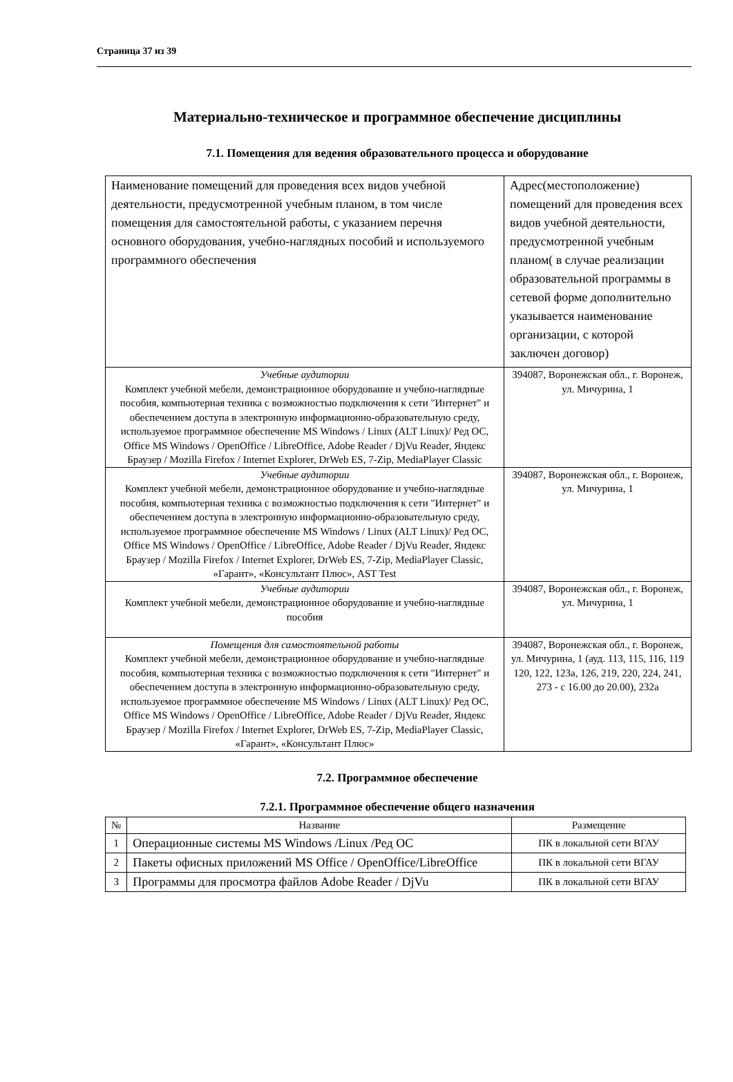Страница 37 из 39
Материально-техническое и программное обеспечение дисциплины
7.1. Помещения для ведения образовательного процесса и оборудование
| Наименование помещений для проведения всех видов учебной деятельности, предусмотренной учебным планом, в том числе помещения для самостоятельной работы, с указанием перечня основного оборудования, учебно-наглядных пособий и используемого программного обеспечения | Адрес(местоположение) помещений для проведения всех видов учебной деятельности, предусмотренной учебным планом( в случае реализации образовательной программы в сетевой форме дополнительно указывается наименование организации, с которой заключен договор) |
| Учебные аудитории Комплект учебной мебели, демонстрационное оборудование и учебно-наглядные пособия, компьютерная техника с возможностью подключения к сети "Интернет" и обеспечением доступа в электронную информационно-образовательную среду, используемое программное обеспечение MS Windows / Linux (ALT Linux)/ Ред ОС, Office MS Windows / OpenOffice / LibreOffice, Adobe Reader / DjVu Reader, Яндекс Браузер / Mozilla Firefox / Internet Explorer, DrWeb ES, 7-Zip, MediaPlayer Classic | 394087, Воронежская обл., г. Воронеж, ул. Мичурина, 1 |
| Учебные аудитории Комплект учебной мебели, демонстрационное оборудование и учебно-наглядные пособия, компьютерная техника с возможностью подключения к сети "Интернет" и обеспечением доступа в электронную информационно-образовательную среду, используемое программное обеспечение MS Windows / Linux (ALT Linux)/ Ред ОС, Office MS Windows / OpenOffice / LibreOffice, Adobe Reader / DjVu Reader, Яндекс Браузер / Mozilla Firefox / Internet Explorer, DrWeb ES, 7-Zip, MediaPlayer Classic, «Гарант», «Консультант Плюс», AST Test | 394087, Воронежская обл., г. Воронеж, ул. Мичурина, 1 |
| Учебные аудитории Комплект учебной мебели, демонстрационное оборудование и учебно-наглядные пособия | 394087, Воронежская обл., г. Воронеж, ул. Мичурина, 1 |
| Помещения для самостоятельной работы Комплект учебной мебели, демонстрационное оборудование и учебно-наглядные пособия, компьютерная техника с возможностью подключения к сети "Интернет" и обеспечением доступа в электронную информационно-образовательную среду, используемое программное обеспечение MS Windows / Linux (ALT Linux)/ Ред ОС, Office MS Windows / OpenOffice / LibreOffice, Adobe Reader / DjVu Reader, Яндекс Браузер / Mozilla Firefox / Internet Explorer, DrWeb ES, 7-Zip, MediaPlayer Classic, «Гарант», «Консультант Плюс» | 394087, Воронежская обл., г. Воронеж, ул. Мичурина, 1 (ауд. 113, 115, 116, 119 120, 122, 123а, 126, 219, 220, 224, 241, 273 - с 16.00 до 20.00), 232а |
7.2. Программное обеспечение
7.2.1. Программное обеспечение общего назначения
| № | Название | Размещение |
| --- | --- | --- |
| 1 | Операционные системы MS Windows /Linux /Ред ОС | ПК в локальной сети ВГАУ |
| 2 | Пакеты офисных приложений MS Office / OpenOffice/LibreOffice | ПК в локальной сети ВГАУ |
| 3 | Программы для просмотра файлов Adobe Reader / DjVu | ПК в локальной сети ВГАУ |